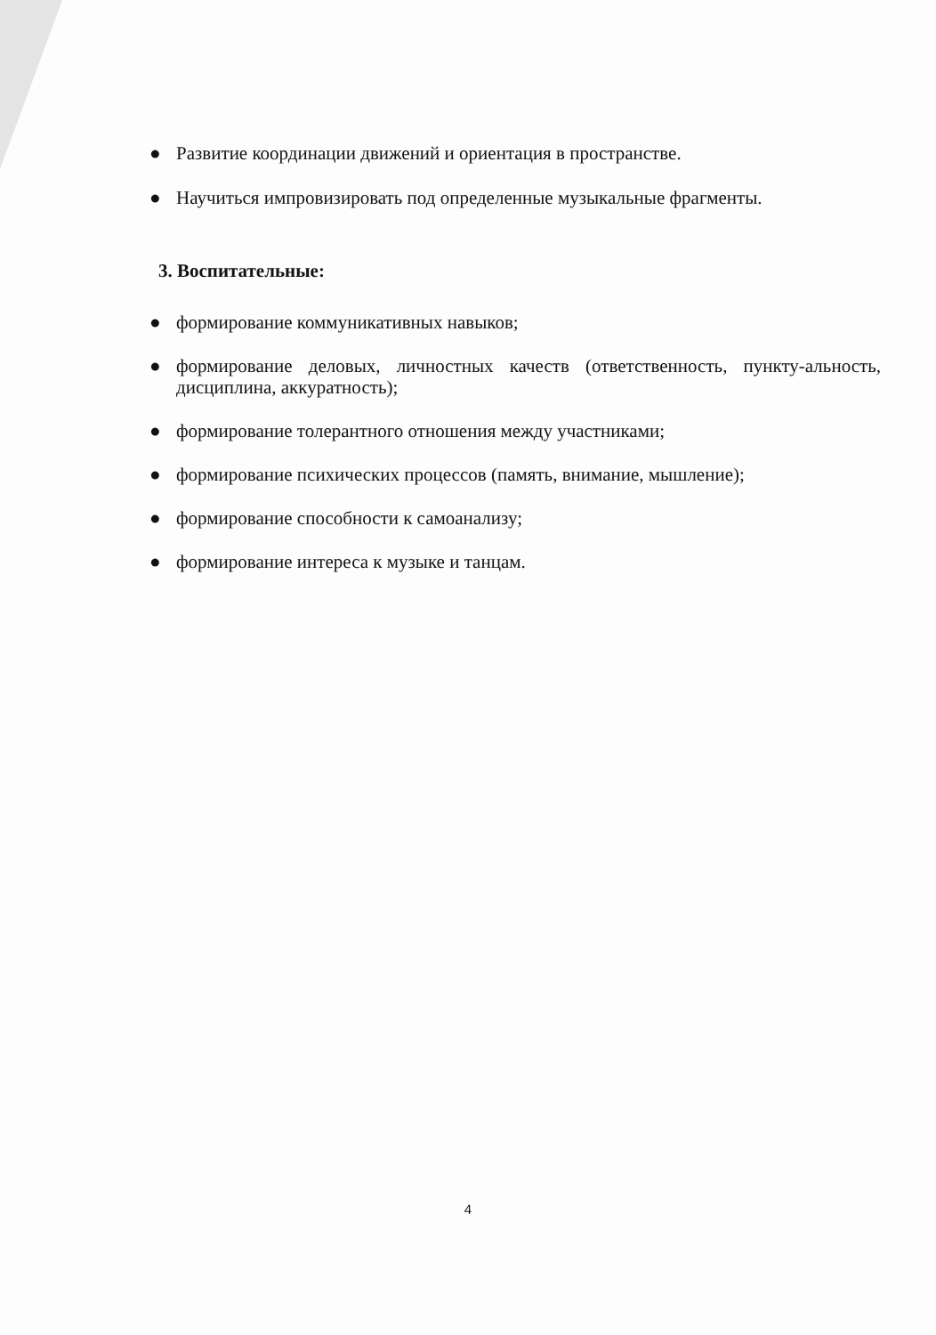● Развитие координации движений и ориентация в пространстве.
● Научиться импровизировать под определенные музыкальные фрагменты.
3. Воспитательные:
● формирование коммуникативных навыков;
● формирование деловых, личностных качеств (ответственность, пункту-альность, дисциплина, аккуратность);
● формирование толерантного отношения между участниками;
● формирование психических процессов (память, внимание, мышление);
● формирование способности к самоанализу;
● формирование интереса к музыке и танцам.
4